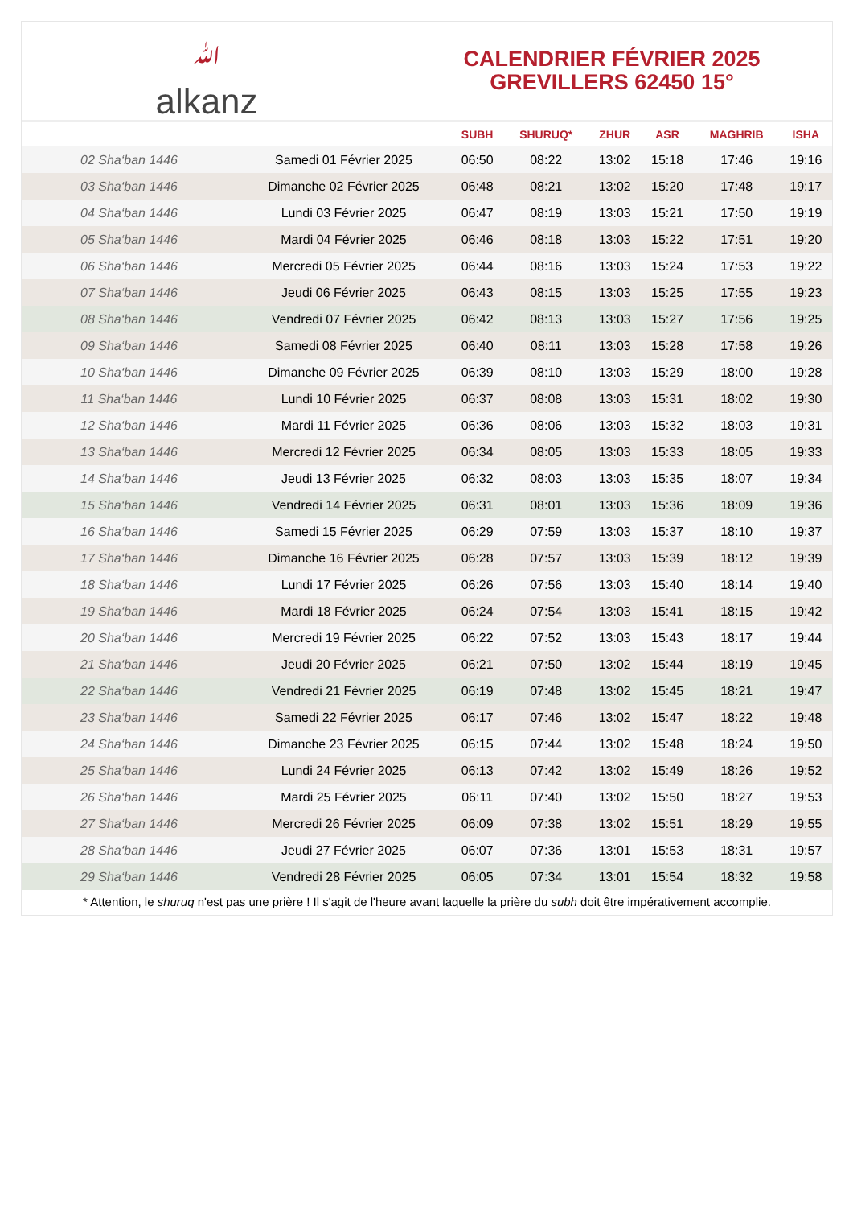ﷲalkanz
CALENDRIER FÉVRIER 2025
GREVILLERS 62450 15°
| | | SUBH | SHURUQ* | ZHUR | ASR | MAGHRIB | ISHA |
| --- | --- | --- | --- | --- | --- | --- | --- |
| 02 Sha‘ban 1446 | Samedi 01 Février 2025 | 06:50 | 08:22 | 13:02 | 15:18 | 17:46 | 19:16 |
| 03 Sha‘ban 1446 | Dimanche 02 Février 2025 | 06:48 | 08:21 | 13:02 | 15:20 | 17:48 | 19:17 |
| 04 Sha‘ban 1446 | Lundi 03 Février 2025 | 06:47 | 08:19 | 13:03 | 15:21 | 17:50 | 19:19 |
| 05 Sha‘ban 1446 | Mardi 04 Février 2025 | 06:46 | 08:18 | 13:03 | 15:22 | 17:51 | 19:20 |
| 06 Sha‘ban 1446 | Mercredi 05 Février 2025 | 06:44 | 08:16 | 13:03 | 15:24 | 17:53 | 19:22 |
| 07 Sha‘ban 1446 | Jeudi 06 Février 2025 | 06:43 | 08:15 | 13:03 | 15:25 | 17:55 | 19:23 |
| 08 Sha‘ban 1446 | Vendredi 07 Février 2025 | 06:42 | 08:13 | 13:03 | 15:27 | 17:56 | 19:25 |
| 09 Sha‘ban 1446 | Samedi 08 Février 2025 | 06:40 | 08:11 | 13:03 | 15:28 | 17:58 | 19:26 |
| 10 Sha‘ban 1446 | Dimanche 09 Février 2025 | 06:39 | 08:10 | 13:03 | 15:29 | 18:00 | 19:28 |
| 11 Sha‘ban 1446 | Lundi 10 Février 2025 | 06:37 | 08:08 | 13:03 | 15:31 | 18:02 | 19:30 |
| 12 Sha‘ban 1446 | Mardi 11 Février 2025 | 06:36 | 08:06 | 13:03 | 15:32 | 18:03 | 19:31 |
| 13 Sha‘ban 1446 | Mercredi 12 Février 2025 | 06:34 | 08:05 | 13:03 | 15:33 | 18:05 | 19:33 |
| 14 Sha‘ban 1446 | Jeudi 13 Février 2025 | 06:32 | 08:03 | 13:03 | 15:35 | 18:07 | 19:34 |
| 15 Sha‘ban 1446 | Vendredi 14 Février 2025 | 06:31 | 08:01 | 13:03 | 15:36 | 18:09 | 19:36 |
| 16 Sha‘ban 1446 | Samedi 15 Février 2025 | 06:29 | 07:59 | 13:03 | 15:37 | 18:10 | 19:37 |
| 17 Sha‘ban 1446 | Dimanche 16 Février 2025 | 06:28 | 07:57 | 13:03 | 15:39 | 18:12 | 19:39 |
| 18 Sha‘ban 1446 | Lundi 17 Février 2025 | 06:26 | 07:56 | 13:03 | 15:40 | 18:14 | 19:40 |
| 19 Sha‘ban 1446 | Mardi 18 Février 2025 | 06:24 | 07:54 | 13:03 | 15:41 | 18:15 | 19:42 |
| 20 Sha‘ban 1446 | Mercredi 19 Février 2025 | 06:22 | 07:52 | 13:03 | 15:43 | 18:17 | 19:44 |
| 21 Sha‘ban 1446 | Jeudi 20 Février 2025 | 06:21 | 07:50 | 13:02 | 15:44 | 18:19 | 19:45 |
| 22 Sha‘ban 1446 | Vendredi 21 Février 2025 | 06:19 | 07:48 | 13:02 | 15:45 | 18:21 | 19:47 |
| 23 Sha‘ban 1446 | Samedi 22 Février 2025 | 06:17 | 07:46 | 13:02 | 15:47 | 18:22 | 19:48 |
| 24 Sha‘ban 1446 | Dimanche 23 Février 2025 | 06:15 | 07:44 | 13:02 | 15:48 | 18:24 | 19:50 |
| 25 Sha‘ban 1446 | Lundi 24 Février 2025 | 06:13 | 07:42 | 13:02 | 15:49 | 18:26 | 19:52 |
| 26 Sha‘ban 1446 | Mardi 25 Février 2025 | 06:11 | 07:40 | 13:02 | 15:50 | 18:27 | 19:53 |
| 27 Sha‘ban 1446 | Mercredi 26 Février 2025 | 06:09 | 07:38 | 13:02 | 15:51 | 18:29 | 19:55 |
| 28 Sha‘ban 1446 | Jeudi 27 Février 2025 | 06:07 | 07:36 | 13:01 | 15:53 | 18:31 | 19:57 |
| 29 Sha‘ban 1446 | Vendredi 28 Février 2025 | 06:05 | 07:34 | 13:01 | 15:54 | 18:32 | 19:58 |
* Attention, le shuruq n'est pas une prière ! Il s'agit de l'heure avant laquelle la prière du subh doit être impérativement accomplie.